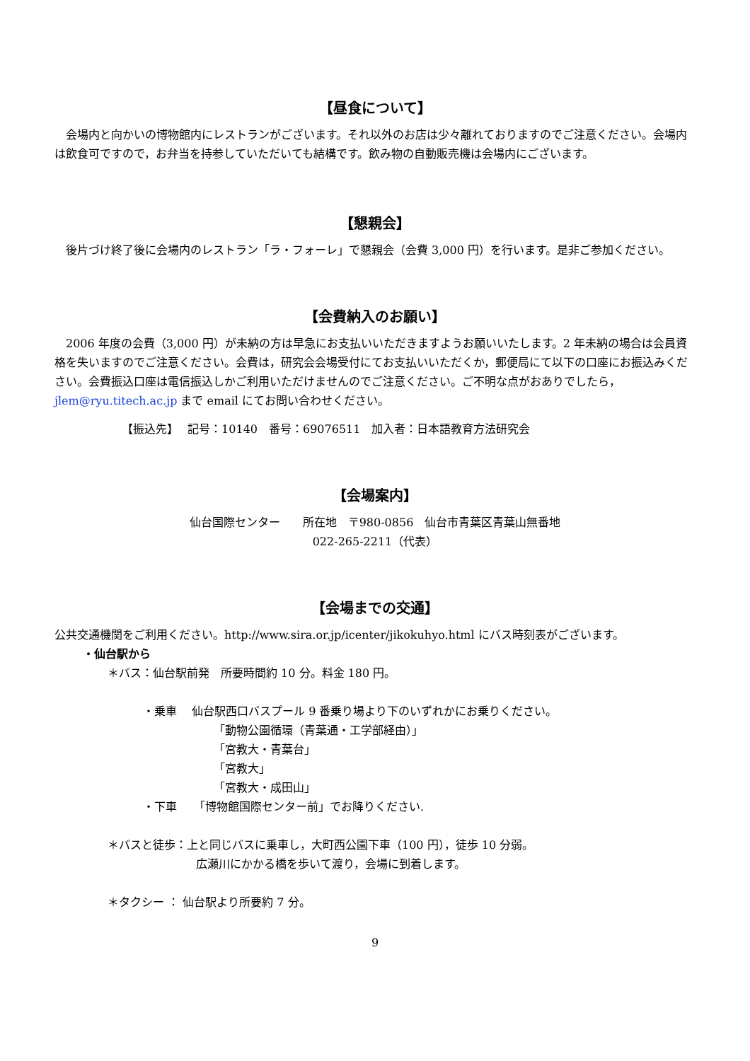【昼食について】
会場内と向かいの博物館内にレストランがございます。それ以外のお店は少々離れておりますのでご注意ください。会場内は飲食可ですので，お弁当を持参していただいても結構です。飲み物の自動販売機は会場内にございます。
【懇親会】
後片づけ終了後に会場内のレストラン「ラ・フォーレ」で懇親会（会費 3,000 円）を行います。是非ご参加ください。
【会費納入のお願い】
2006 年度の会費（3,000 円）が未納の方は早急にお支払いいただきますようお願いいたします。2 年未納の場合は会員資格を失いますのでご注意ください。会費は，研究会会場受付にてお支払いいただくか，郵便局にて以下の口座にお振込みください。会費振込口座は電信振込しかご利用いただけませんのでご注意ください。ご不明な点がおありでしたら，jlem@ryu.titech.ac.jp まで email にてお問い合わせください。
【振込先】　 記号：10140　番号：69076511　加入者：日本語教育方法研究会
【会場案内】
仙台国際センター　　所在地　〒980-0856　仙台市青葉区青葉山無番地
022-265-2211（代表）
【会場までの交通】
公共交通機関をご利用ください。http://www.sira.or.jp/icenter/jikokuhyo.html にバス時刻表がございます。
・仙台駅から
＊バス：仙台駅前発　所要時間約 10 分。料金 180 円。
・乗車　 仙台駅西口バスプール 9 番乗り場より下のいずれかにお乗りください。
「動物公園循環（青葉通・工学部経由）」
「宮教大・青葉台」
「宮教大」
「宮教大・成田山」
・下車　　「博物館国際センター前」でお降りください.
＊バスと徒歩：上と同じバスに乗車し，大町西公園下車（100 円），徒歩 10 分弱。
広瀬川にかかる橋を歩いて渡り，会場に到着します。
＊タクシー ： 仙台駅より所要約 7 分。
9